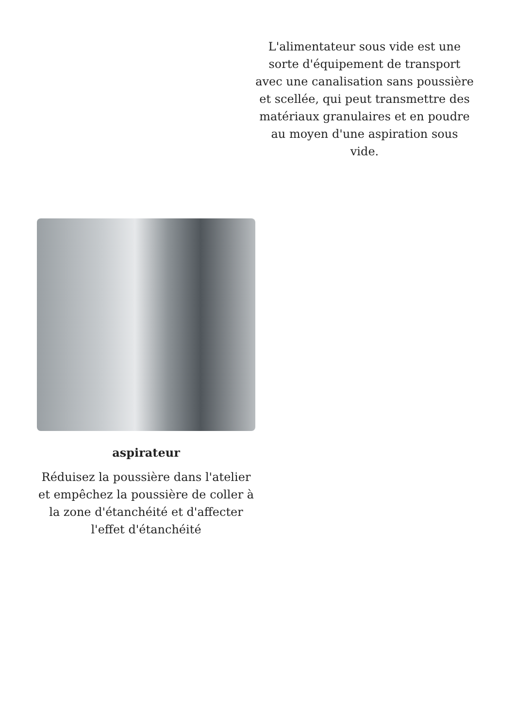L'alimentateur sous vide est une sorte d'équipement de transport avec une canalisation sans poussière et scellée, qui peut transmettre des matériaux granulaires et en poudre au moyen d'une aspiration sous vide.
aspirateur
Réduisez la poussière dans l'atelier et empêchez la poussière de coller à la zone d'étanchéité et d'affecter l'effet d'étanchéité